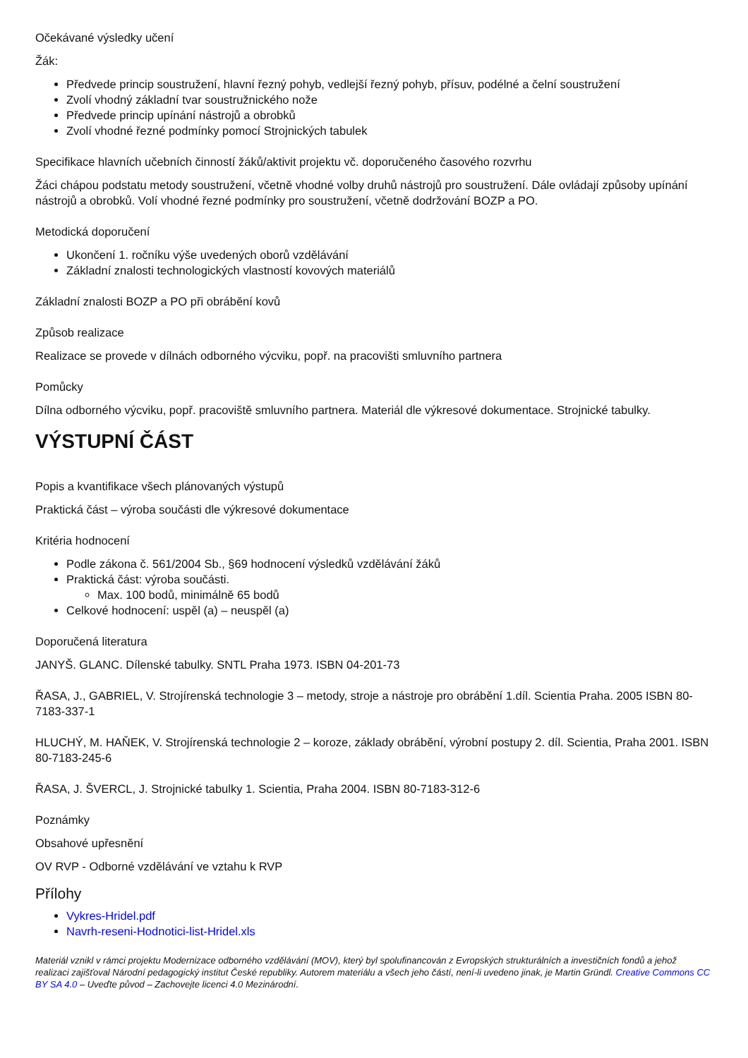Očekávané výsledky učení
Žák:
Předvede princip soustružení, hlavní řezný pohyb, vedlejší řezný pohyb, přísuv, podélné a čelní soustružení
Zvolí vhodný základní tvar soustružnického nože
Předvede princip upínání nástrojů a obrobků
Zvolí vhodné řezné podmínky pomocí Strojnických tabulek
Specifikace hlavních učebních činností žáků/aktivit projektu vč. doporučeného časového rozvrhu
Žáci chápou podstatu metody soustružení, včetně vhodné volby druhů nástrojů pro soustružení. Dále ovládají způsoby upínání nástrojů a obrobků. Volí vhodné řezné podmínky pro soustružení, včetně dodržování BOZP a PO.
Metodická doporučení
Ukončení 1. ročníku výše uvedených oborů vzdělávání
Základní znalosti technologických vlastností kovových materiálů
Základní znalosti BOZP a PO při obrábění kovů
Způsob realizace
Realizace se provede v dílnách odborného výcviku, popř. na pracovišti smluvního partnera
Pomůcky
Dílna odborného výcviku, popř. pracoviště smluvního partnera. Materiál dle výkresové dokumentace. Strojnické tabulky.
VÝSTUPNÍ ČÁST
Popis a kvantifikace všech plánovaných výstupů
Praktická část – výroba součásti dle výkresové dokumentace
Kritéria hodnocení
Podle zákona č. 561/2004 Sb., §69 hodnocení výsledků vzdělávání žáků
Praktická část: výroba součásti.
Max. 100 bodů, minimálně 65 bodů
Celkové hodnocení: uspěl (a) – neuspěl (a)
Doporučená literatura
JANYŠ. GLANC. Dílenské tabulky. SNTL Praha 1973. ISBN 04-201-73
ŘASA, J., GABRIEL, V. Strojírenská technologie 3 – metody, stroje a nástroje pro obrábění 1.díl. Scientia Praha. 2005 ISBN 80-7183-337-1
HLUCHÝ, M. HAŇEK, V. Strojírenská technologie 2 – koroze, základy obrábění, výrobní postupy 2. díl. Scientia, Praha 2001. ISBN 80-7183-245-6
ŘASA, J. ŠVERCL, J. Strojnické tabulky 1. Scientia, Praha 2004. ISBN 80-7183-312-6
Poznámky
Obsahové upřesnění
OV RVP - Odborné vzdělávání ve vztahu k RVP
Přílohy
Vykres-Hridel.pdf
Navrh-reseni-Hodnotici-list-Hridel.xls
Materiál vznikl v rámci projektu Modernizace odborného vzdělávání (MOV), který byl spolufinancován z Evropských strukturálních a investičních fondů a jehož realizaci zajišťoval Národní pedagogický institut České republiky. Autorem materiálu a všech jeho částí, není-li uvedeno jinak, je Martin Gründl. Creative Commons CC BY SA 4.0 – Uveďte původ – Zachovejte licenci 4.0 Mezinárodní.